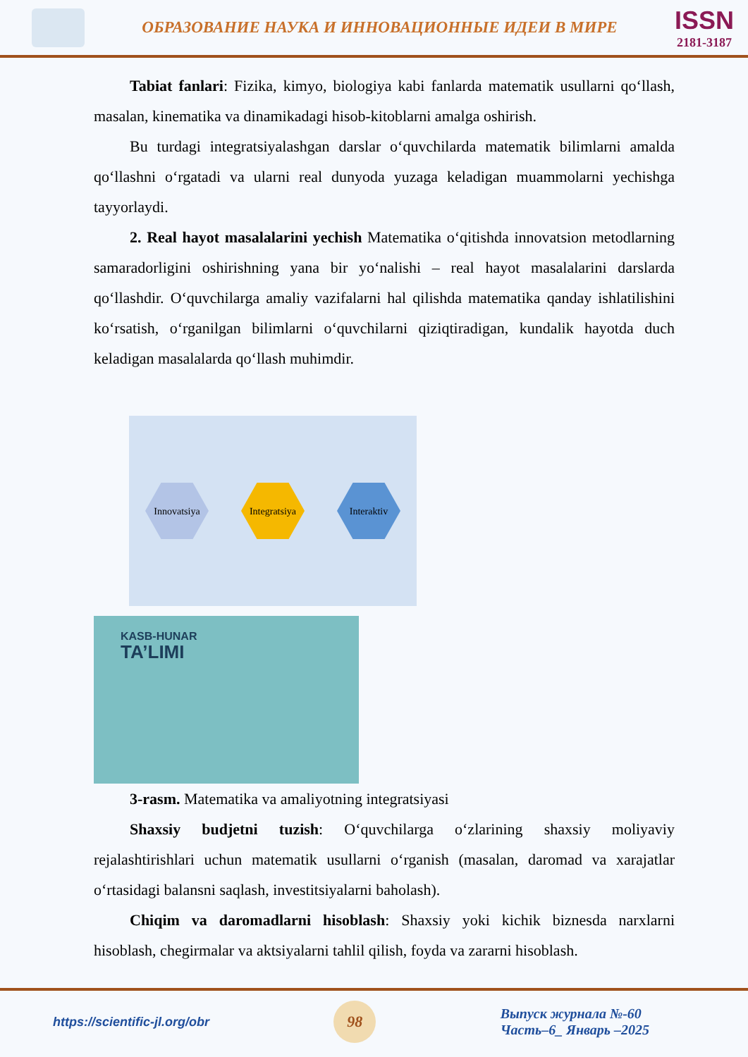ОБРАЗОВАНИЕ НАУКА И ИННОВАЦИОННЫЕ ИДЕИ В МИРЕ
ISSN
2181-3187
Tabiat fanlari: Fizika, kimyo, biologiya kabi fanlarda matematik usullarni qo‘llash, masalan, kinematika va dinamikadagi hisob-kitoblarni amalga oshirish.
Bu turdagi integratsiyalashgan darslar o‘quvchilarda matematik bilimlarni amalda qo‘llashni o‘rgatadi va ularni real dunyoda yuzaga keladigan muammolarni yechishga tayyorlaydi.
2. Real hayot masalalarini yechish Matematika o‘qitishda innovatsion metodlarning samaradorligini oshirishning yana bir yo‘nalishi – real hayot masalalarini darslarda qo‘llashdir. O‘quvchilarga amaliy vazifalarni hal qilishda matematika qanday ishlatilishini ko‘rsatish, o‘rganilgan bilimlarni o‘quvchilarni qiziqtiradigan, kundalik hayotda duch keladigan masalalarda qo‘llash muhimdir.
Innovatsiya
Integratsiya
Interaktiv
KASB-HUNAR
TA’LIMI
3-rasm. Matematika va amaliyotning integratsiyasi
Shaxsiy budjetni tuzish: O‘quvchilarga o‘zlarining shaxsiy moliyaviy rejalashtirishlari uchun matematik usullarni o‘rganish (masalan, daromad va xarajatlar o‘rtasidagi balansni saqlash, investitsiyalarni baholash).
Chiqim va daromadlarni hisoblash: Shaxsiy yoki kichik biznesda narxlarni hisoblash, chegirmalar va aktsiyalarni tahlil qilish, foyda va zararni hisoblash.
https://scientific-jl.org/obr
98
Выпуск журнала №-60
Часть–6_ Январь –2025